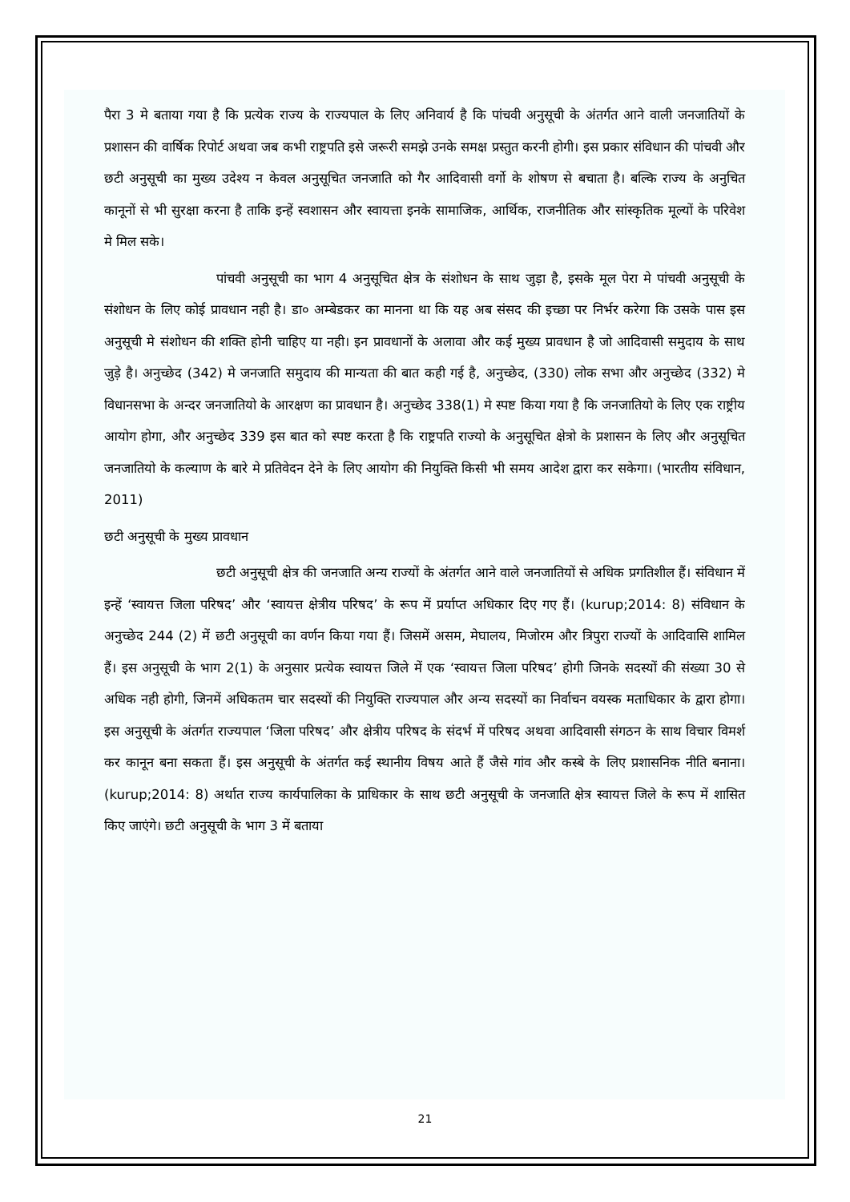पैरा 3 मे बताया गया है कि प्रत्येक राज्य के राज्यपाल के लिए अनिवार्य है कि पांचवी अनुसूची के अंतर्गत आने वाली जनजातियों के प्रशासन की वार्षिक रिपोर्ट अथवा जब कभी राष्ट्रपति इसे जरूरी समझे उनके समक्ष प्रस्तुत करनी होगी। इस प्रकार संविधान की पांचवी और छटी अनुसूची का मुख्य उदेश्य न केवल अनुसूचित जनजाति को गैर आदिवासी वर्गो के शोषण से बचाता है। बल्कि राज्य के अनुचित कानूनों से भी सुरक्षा करना है ताकि इन्हें स्वशासन और स्वायत्ता इनके सामाजिक, आर्थिक, राजनीतिक और सांस्कृतिक मूल्यों के परिवेश मे मिल सके।
पांचवी अनुसूची का भाग 4 अनुसूचित क्षेत्र के संशोधन के साथ जुड़ा है, इसके मूल पेरा मे पांचवी अनुसूची के संशोधन के लिए कोई प्रावधान नही है। डा० अम्बेडकर का मानना था कि यह अब संसद की इच्छा पर निर्भर करेगा कि उसके पास इस अनुसूची मे संशोधन की शक्ति होनी चाहिए या नही। इन प्रावधानों के अलावा और कई मुख्य प्रावधान है जो आदिवासी समुदाय के साथ जुड़े है। अनुच्छेद (342) मे जनजाति समुदाय की मान्यता की बात कही गई है, अनुच्छेद, (330) लोक सभा और अनुच्छेद (332) मे विधानसभा के अन्दर जनजातियो के आरक्षण का प्रावधान है। अनुच्छेद 338(1) मे स्पष्ट किया गया है कि जनजातियो के लिए एक राष्ट्रीय आयोग होगा, और अनुच्छेद 339 इस बात को स्पष्ट करता है कि राष्ट्रपति राज्यो के अनुसूचित क्षेत्रो के प्रशासन के लिए और अनुसूचित जनजातियो के कल्याण के बारे मे प्रतिवेदन देने के लिए आयोग की नियुक्ति किसी भी समय आदेश द्वारा कर सकेगा। (भारतीय संविधान, 2011)
छटी अनुसूची के मुख्य प्रावधान
छटी अनुसूची क्षेत्र की जनजाति अन्य राज्यों के अंतर्गत आने वाले जनजातियों से अधिक प्रगतिशील हैं। संविधान में इन्हें ‘स्वायत्त जिला परिषद’ और ‘स्वायत्त क्षेत्रीय परिषद’ के रूप में प्रर्याप्त अधिकार दिए गए हैं। (kurup;2014: 8) संविधान के अनुच्छेद 244 (2) में छटी अनुसूची का वर्णन किया गया हैं। जिसमें असम, मेघालय, मिजोरम और त्रिपुरा राज्यों के आदिवासि शामिल हैं। इस अनुसूची के भाग 2(1) के अनुसार प्रत्येक स्वायत्त जिले में एक ‘स्वायत्त जिला परिषद’ होगी जिनके सदस्यों की संख्या 30 से अधिक नही होगी, जिनमें अधिकतम चार सदस्यों की नियुक्ति राज्यपाल और अन्य सदस्यों का निर्वाचन वयस्क मताधिकार के द्वारा होगा। इस अनुसूची के अंतर्गत राज्यपाल ‘जिला परिषद’ और क्षेत्रीय परिषद के संदर्भ में परिषद अथवा आदिवासी संगठन के साथ विचार विमर्श कर कानून बना सकता हैं। इस अनुसूची के अंतर्गत कई स्थानीय विषय आते हैं जैसे गांव और कस्बे के लिए प्रशासनिक नीति बनाना। (kurup;2014: 8) अर्थात राज्य कार्यपालिका के प्राधिकार के साथ छटी अनुसूची के जनजाति क्षेत्र स्वायत्त जिले के रूप में शासित किए जाएंगे। छटी अनुसूची के भाग 3 में बताया
21